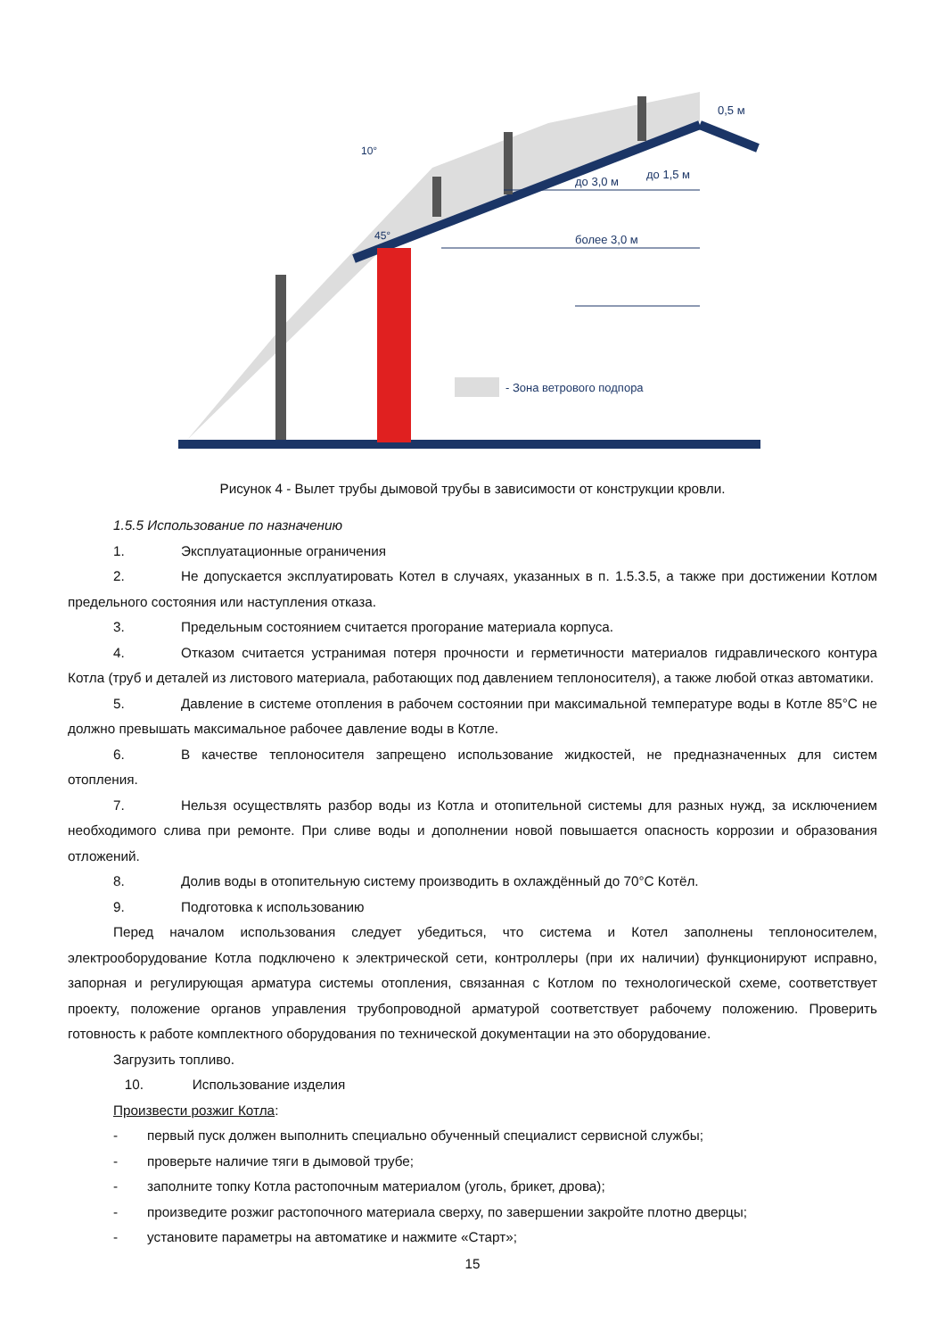более 3,0 м
до 3,0 м
до 1,5 м
0,5 м
45°
10°
- Зона ветрового подпора
Рисунок 4 - Вылет трубы дымовой трубы в зависимости от конструкции кровли.
1.5.5 Использование по назначению
1. Эксплуатационные ограничения
2. Не допускается эксплуатировать Котел в случаях, указанных в п. 1.5.3.5, а также при достижении Котлом предельного состояния или наступления отказа.
3. Предельным состоянием считается прогорание материала корпуса.
4. Отказом считается устранимая потеря прочности и герметичности материалов гидравлического контура Котла (труб и деталей из листового материала, работающих под давлением теплоносителя), а также любой отказ автоматики.
5. Давление в системе отопления в рабочем состоянии при максимальной температуре воды в Котле 85°С не должно превышать максимальное рабочее давление воды в Котле.
6. В качестве теплоносителя запрещено использование жидкостей, не предназначенных для систем отопления.
7. Нельзя осуществлять разбор воды из Котла и отопительной системы для разных нужд, за исключением необходимого слива при ремонте. При сливе воды и дополнении новой повышается опасность коррозии и образования отложений.
8. Долив воды в отопительную систему производить в охлаждённый до 70°С Котёл.
9. Подготовка к использованию
Перед началом использования следует убедиться, что система и Котел заполнены теплоносителем, электрооборудование Котла подключено к электрической сети, контроллеры (при их наличии) функционируют исправно, запорная и регулирующая арматура системы отопления, связанная с Котлом по технологической схеме, соответствует проекту, положение органов управления трубопроводной арматурой соответствует рабочему положению. Проверить готовность к работе комплектного оборудования по технической документации на это оборудование.
Загрузить топливо.
10. Использование изделия
Произвести розжиг Котла:
- первый пуск должен выполнить специально обученный специалист сервисной службы;
- проверьте наличие тяги в дымовой трубе;
- заполните топку Котла растопочным материалом (уголь, брикет, дрова);
- произведите розжиг растопочного материала сверху, по завершении закройте плотно дверцы;
- установите параметры на автоматике и нажмите «Старт»;
15